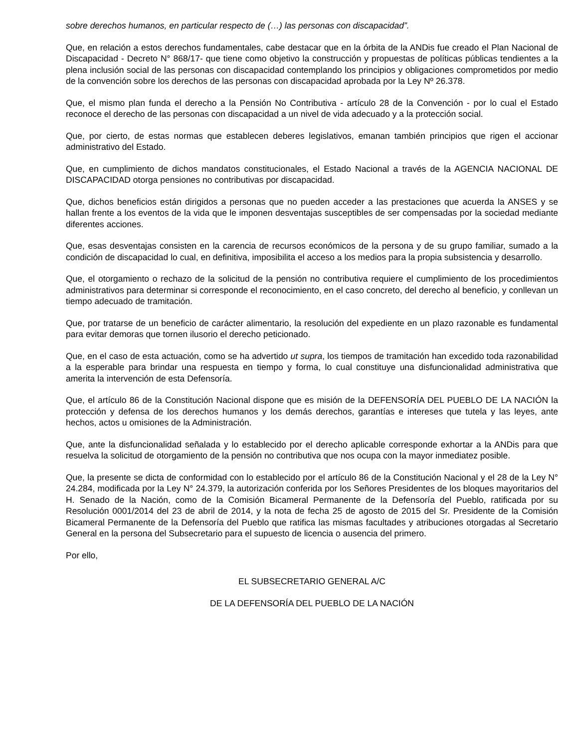sobre derechos humanos, en particular respecto de (…) las personas con discapacidad”.
Que, en relación a estos derechos fundamentales, cabe destacar que en la órbita de la ANDis fue creado el Plan Nacional de Discapacidad - Decreto N° 868/17- que tiene como objetivo la construcción y propuestas de políticas públicas tendientes a la plena inclusión social de las personas con discapacidad contemplando los principios y obligaciones comprometidos por medio de la convención sobre los derechos de las personas con discapacidad aprobada por la Ley Nº 26.378.
Que, el mismo plan funda el derecho a la Pensión No Contributiva - artículo 28 de la Convención - por lo cual el Estado reconoce el derecho de las personas con discapacidad a un nivel de vida adecuado y a la protección social.
Que, por cierto, de estas normas que establecen deberes legislativos, emanan también principios que rigen el accionar administrativo del Estado.
Que, en cumplimiento de dichos mandatos constitucionales, el Estado Nacional a través de la AGENCIA NACIONAL DE DISCAPACIDAD otorga pensiones no contributivas por discapacidad.
Que, dichos beneficios están dirigidos a personas que no pueden acceder a las prestaciones que acuerda la ANSES y se hallan frente a los eventos de la vida que le imponen desventajas susceptibles de ser compensadas por la sociedad mediante diferentes acciones.
Que, esas desventajas consisten en la carencia de recursos económicos de la persona y de su grupo familiar, sumado a la condición de discapacidad lo cual, en definitiva, imposibilita el acceso a los medios para la propia subsistencia y desarrollo.
Que, el otorgamiento o rechazo de la solicitud de la pensión no contributiva requiere el cumplimiento de los procedimientos administrativos para determinar si corresponde el reconocimiento, en el caso concreto, del derecho al beneficio, y conllevan un tiempo adecuado de tramitación.
Que, por tratarse de un beneficio de carácter alimentario, la resolución del expediente en un plazo razonable es fundamental para evitar demoras que tornen ilusorio el derecho peticionado.
Que, en el caso de esta actuación, como se ha advertido ut supra, los tiempos de tramitación han excedido toda razonabilidad a la esperable para brindar una respuesta en tiempo y forma, lo cual constituye una disfuncionalidad administrativa que amerita la intervención de esta Defensoría.
Que, el artículo 86 de la Constitución Nacional dispone que es misión de la DEFENSORÍA DEL PUEBLO DE LA NACIÓN la protección y defensa de los derechos humanos y los demás derechos, garantías e intereses que tutela y las leyes, ante hechos, actos u omisiones de la Administración.
Que, ante la disfuncionalidad señalada y lo establecido por el derecho aplicable corresponde exhortar a la ANDis para que resuelva la solicitud de otorgamiento de la pensión no contributiva que nos ocupa con la mayor inmediatez posible.
Que, la presente se dicta de conformidad con lo establecido por el artículo 86 de la Constitución Nacional y el 28 de la Ley N° 24.284, modificada por la Ley N° 24.379, la autorización conferida por los Señores Presidentes de los bloques mayoritarios del H. Senado de la Nación, como de la Comisión Bicameral Permanente de la Defensoría del Pueblo, ratificada por su Resolución 0001/2014 del 23 de abril de 2014, y la nota de fecha 25 de agosto de 2015 del Sr. Presidente de la Comisión Bicameral Permanente de la Defensoría del Pueblo que ratifica las mismas facultades y atribuciones otorgadas al Secretario General en la persona del Subsecretario para el supuesto de licencia o ausencia del primero.
Por ello,
EL SUBSECRETARIO GENERAL A/C
DE LA DEFENSORÍA DEL PUEBLO DE LA NACIÓN